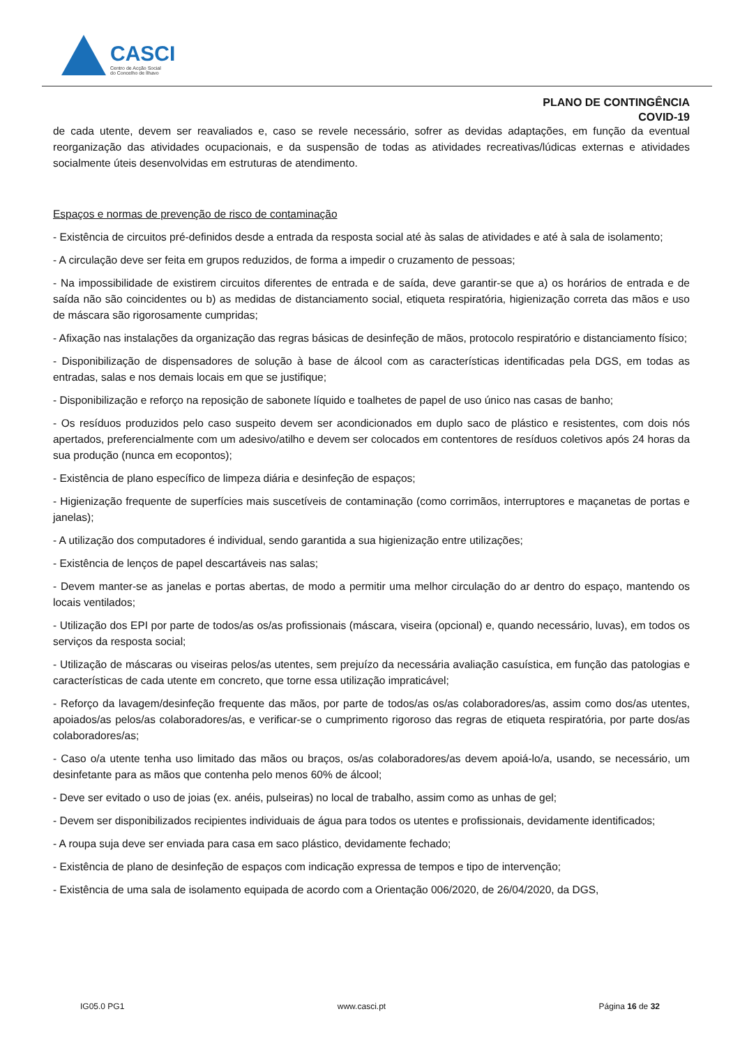CASCI
Centro de Acção Social
do Concelho de Ílhavo
PLANO DE CONTINGÊNCIA
COVID-19
de cada utente, devem ser reavaliados e, caso se revele necessário, sofrer as devidas adaptações, em função da eventual reorganização das atividades ocupacionais, e da suspensão de todas as atividades recreativas/lúdicas externas e atividades socialmente úteis desenvolvidas em estruturas de atendimento.
Espaços e normas de prevenção de risco de contaminação
- Existência de circuitos pré-definidos desde a entrada da resposta social até às salas de atividades e até à sala de isolamento;
- A circulação deve ser feita em grupos reduzidos, de forma a impedir o cruzamento de pessoas;
- Na impossibilidade de existirem circuitos diferentes de entrada e de saída, deve garantir-se que a) os horários de entrada e de saída não são coincidentes ou b) as medidas de distanciamento social, etiqueta respiratória, higienização correta das mãos e uso de máscara são rigorosamente cumpridas;
- Afixação nas instalações da organização das regras básicas de desinfeção de mãos, protocolo respiratório e distanciamento físico;
- Disponibilização de dispensadores de solução à base de álcool com as características identificadas pela DGS, em todas as entradas, salas e nos demais locais em que se justifique;
- Disponibilização e reforço na reposição de sabonete líquido e toalhetes de papel de uso único nas casas de banho;
- Os resíduos produzidos pelo caso suspeito devem ser acondicionados em duplo saco de plástico e resistentes, com dois nós apertados, preferencialmente com um adesivo/atilho e devem ser colocados em contentores de resíduos coletivos após 24 horas da sua produção (nunca em ecopontos);
- Existência de plano específico de limpeza diária e desinfeção de espaços;
- Higienização frequente de superfícies mais suscetíveis de contaminação (como corrimãos, interruptores e maçanetas de portas e janelas);
- A utilização dos computadores é individual, sendo garantida a sua higienização entre utilizações;
- Existência de lenços de papel descartáveis nas salas;
- Devem manter-se as janelas e portas abertas, de modo a permitir uma melhor circulação do ar dentro do espaço, mantendo os locais ventilados;
- Utilização dos EPI por parte de todos/as os/as profissionais (máscara, viseira (opcional) e, quando necessário, luvas), em todos os serviços da resposta social;
- Utilização de máscaras ou viseiras pelos/as utentes, sem prejuízo da necessária avaliação casuística, em função das patologias e características de cada utente em concreto, que torne essa utilização impraticável;
- Reforço da lavagem/desinfeção frequente das mãos, por parte de todos/as os/as colaboradores/as, assim como dos/as utentes, apoiados/as pelos/as colaboradores/as, e verificar-se o cumprimento rigoroso das regras de etiqueta respiratória, por parte dos/as colaboradores/as;
- Caso o/a utente tenha uso limitado das mãos ou braços, os/as colaboradores/as devem apoiá-lo/a, usando, se necessário, um desinfetante para as mãos que contenha pelo menos 60% de álcool;
- Deve ser evitado o uso de joias (ex. anéis, pulseiras) no local de trabalho, assim como as unhas de gel;
- Devem ser disponibilizados recipientes individuais de água para todos os utentes e profissionais, devidamente identificados;
- A roupa suja deve ser enviada para casa em saco plástico, devidamente fechado;
- Existência de plano de desinfeção de espaços com indicação expressa de tempos e tipo de intervenção;
- Existência de uma sala de isolamento equipada de acordo com a Orientação 006/2020, de 26/04/2020, da DGS,
IG05.0 PG1 www.casci.pt Página 16 de 32